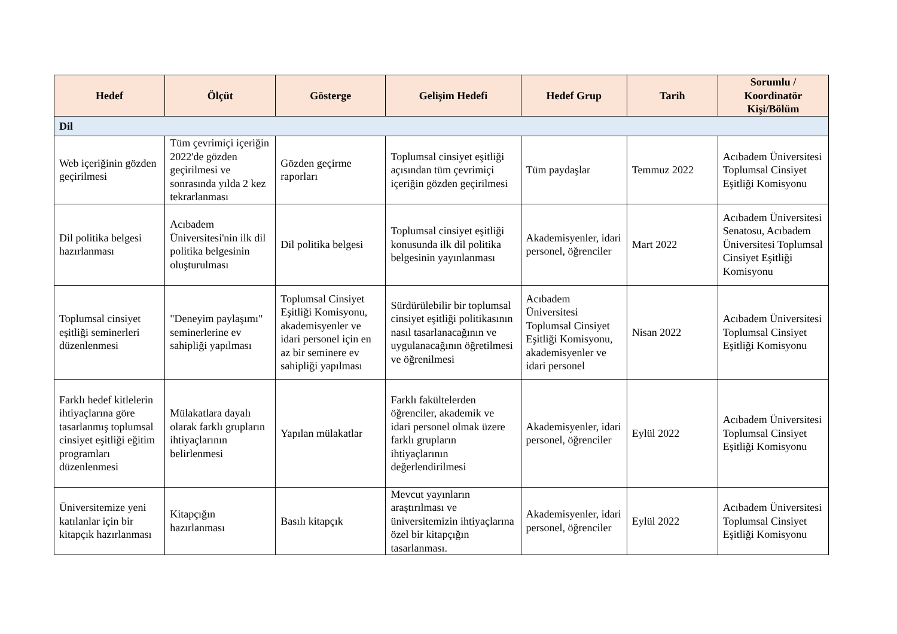| Hedef | Ölçüt | Gösterge | Gelişim Hedefi | Hedef Grup | Tarih | Sorumlu / Koordinatör Kişi/Bölüm |
| --- | --- | --- | --- | --- | --- | --- |
| Dil | | | | | | |
| Web içeriğinin gözden geçirilmesi | Tüm çevrimiçi içeriğin 2022'de gözden geçirilmesi ve sonrasında yılda 2 kez tekrarlanması | Gözden geçirme raporları | Toplumsal cinsiyet eşitliği açısından tüm çevrimiçi içeriğin gözden geçirilmesi | Tüm paydaşlar | Temmuz 2022 | Acıbadem Üniversitesi Toplumsal Cinsiyet Eşitliği Komisyonu |
| Dil politika belgesi hazırlanması | Acıbadem Üniversitesi'nin ilk dil politika belgesinin oluşturulması | Dil politika belgesi | Toplumsal cinsiyet eşitliği konusunda ilk dil politika belgesinin yayınlanması | Akademisyenler, idari personel, öğrenciler | Mart 2022 | Acıbadem Üniversitesi Senatosu, Acıbadem Üniversitesi Toplumsal Cinsiyet Eşitliği Komisyonu |
| Toplumsal cinsiyet eşitliği seminerleri düzenlenmesi | "Deneyim paylaşımı" seminerlerine ev sahipliği yapılması | Toplumsal Cinsiyet Eşitliği Komisyonu, akademisyenler ve idari personel için en az bir seminere ev sahipliği yapılması | Sürdürülebilir bir toplumsal cinsiyet eşitliği politikasının nasıl tasarlanacağının ve uygulanacağının öğretilmesi ve öğrenilmesi | Acıbadem Üniversitesi Toplumsal Cinsiyet Eşitliği Komisyonu, akademisyenler ve idari personel | Nisan 2022 | Acıbadem Üniversitesi Toplumsal Cinsiyet Eşitliği Komisyonu |
| Farklı hedef kitlelerin ihtiyaçlarına göre tasarlanmış toplumsal cinsiyet eşitliği eğitim programları düzenlenmesi | Mülakatlara dayalı olarak farklı grupların ihtiyaçlarının belirlenmesi | Yapılan mülakatlar | Farklı fakültelerden öğrenciler, akademik ve idari personel olmak üzere farklı grupların ihtiyaçlarının değerlendirilmesi | Akademisyenler, idari personel, öğrenciler | Eylül 2022 | Acıbadem Üniversitesi Toplumsal Cinsiyet Eşitliği Komisyonu |
| Üniversitemize yeni katılanlar için bir kitapçık hazırlanması | Kitapçığın hazırlanması | Basılı kitapçık | Mevcut yayınların araştırılması ve üniversitemizin ihtiyaçlarına özel bir kitapçığın tasarlanması. | Akademisyenler, idari personel, öğrenciler | Eylül 2022 | Acıbadem Üniversitesi Toplumsal Cinsiyet Eşitliği Komisyonu |